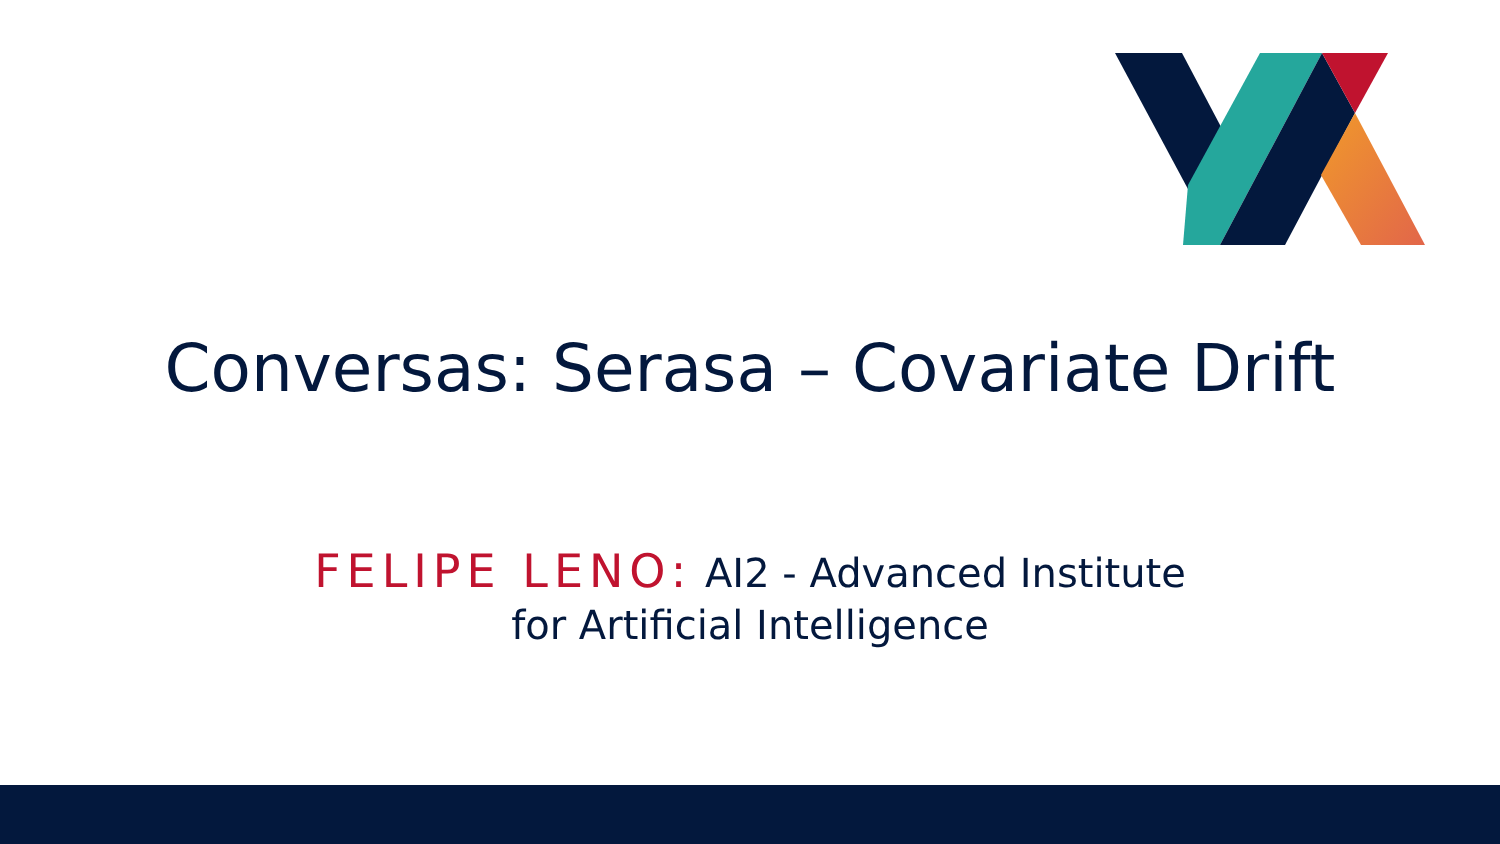Conversas: Serasa – Covariate Drift
FELIPE LENO: AI2 - Advanced Institute
for Artificial Intelligence